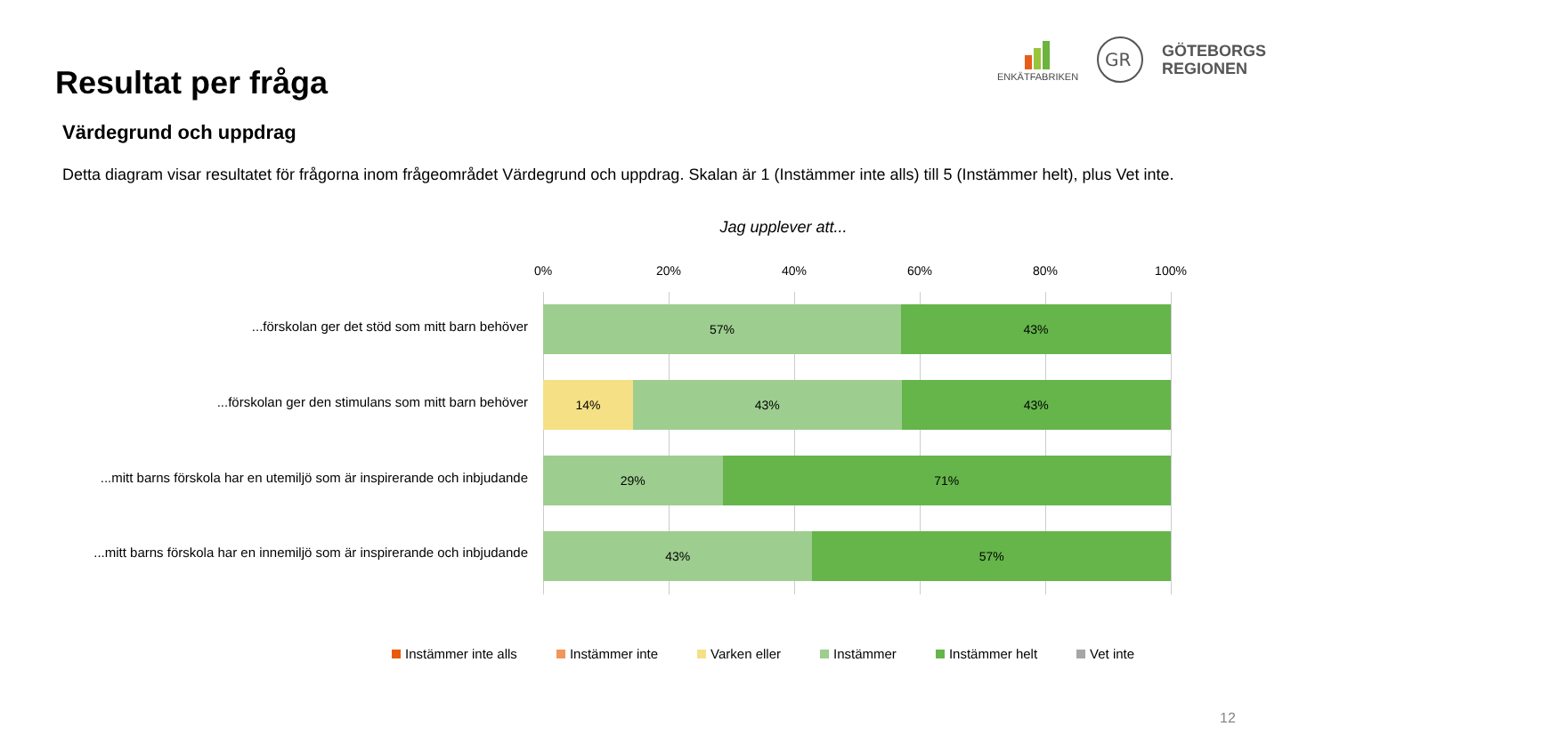Resultat per fråga
ENKÄTFABRIKEN
GR
GÖTEBORGS
REGIONEN
Värdegrund och uppdrag
Detta diagram visar resultatet för frågorna inom frågeområdet Värdegrund och uppdrag. Skalan är 1 (Instämmer inte alls) till 5 (Instämmer helt), plus Vet inte.
Jag upplever att...
0% 20% 40% 60% 80% 100%
...förskolan ger det stöd som mitt barn behöver
...förskolan ger den stimulans som mitt barn behöver
...mitt barns förskola har en utemiljö som är inspirerande och inbjudande
...mitt barns förskola har en innemiljö som är inspirerande och inbjudande
57% 43%
14% 43% 43%
29% 71%
43% 57%
Instämmer inte alls Instämmer inte Varken eller Instämmer Instämmer helt Vet inte
12